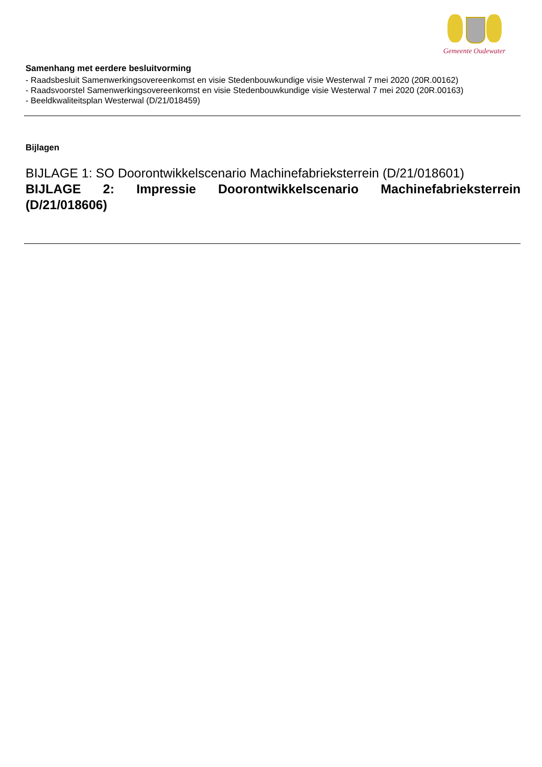Gemeente Oudewater
Samenhang met eerdere besluitvorming
- Raadsbesluit Samenwerkingsovereenkomst en visie Stedenbouwkundige visie Westerwal 7 mei 2020 (20R.00162)
- Raadsvoorstel Samenwerkingsovereenkomst en visie Stedenbouwkundige visie Westerwal 7 mei 2020 (20R.00163)
- Beeldkwaliteitsplan Westerwal (D/21/018459)
Bijlagen
BIJLAGE 1: SO Doorontwikkelscenario Machinefabrieksterrein (D/21/018601)
BIJLAGE 2: Impressie Doorontwikkelscenario Machinefabrieksterrein (D/21/018606)